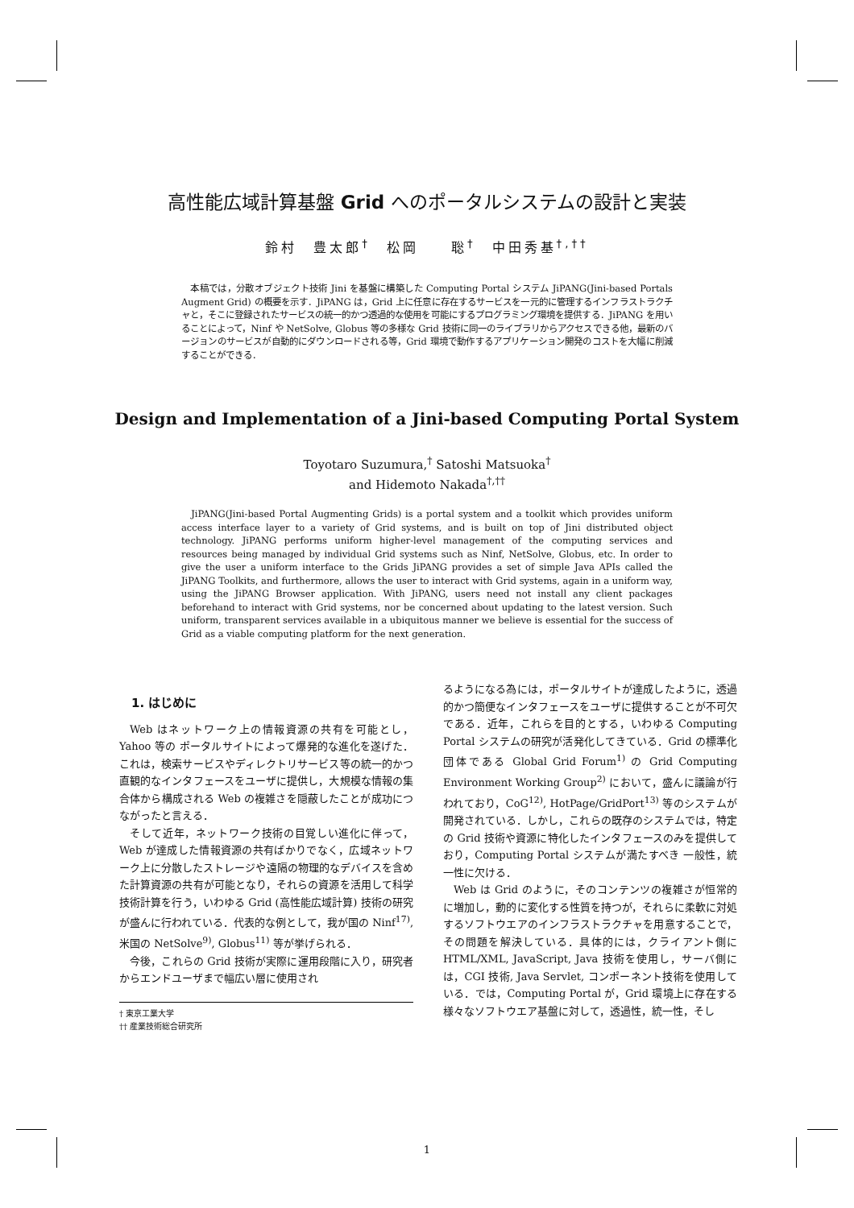高性能広域計算基盤 Grid へのポータルシステムの設計と実装
鈴村　豊太郎<sup>†</sup>　松岡　　聡<sup>†</sup>　中田秀基<sup>†,††</sup>
　本稿では，分散オブジェクト技術 Jini を基盤に構築した Computing Portal システム JiPANG(Jini-based Portals Augment Grid) の概要を示す．JiPANG は，Grid 上に任意に存在するサービスを一元的に管理するインフラストラクチャと，そこに登録されたサービスの統一的かつ透過的な使用を可能にするプログラミング環境を提供する．JiPANG を用いることによって，Ninf や NetSolve, Globus 等の多様な Grid 技術に同一のライブラリからアクセスできる他，最新のバージョンのサービスが自動的にダウンロードされる等，Grid 環境で動作するアプリケーション開発のコストを大幅に削減することができる．
Design and Implementation of a Jini-based Computing Portal System
Toyotaro Suzumura,<sup>†</sup> Satoshi Matsuoka<sup>†</sup>
and Hidemoto Nakada<sup>†,††</sup>
　JiPANG(Jini-based Portal Augmenting Grids) is a portal system and a toolkit which provides uniform access interface layer to a variety of Grid systems, and is built on top of Jini distributed object technology. JiPANG performs uniform higher-level management of the computing services and resources being managed by individual Grid systems such as Ninf, NetSolve, Globus, etc. In order to give the user a uniform interface to the Grids JiPANG provides a set of simple Java APIs called the JiPANG Toolkits, and furthermore, allows the user to interact with Grid systems, again in a uniform way, using the JiPANG Browser application. With JiPANG, users need not install any client packages beforehand to interact with Grid systems, nor be concerned about updating to the latest version. Such uniform, transparent services available in a ubiquitous manner we believe is essential for the success of Grid as a viable computing platform for the next generation.
1. はじめに
Web はネットワーク上の情報資源の共有を可能とし，Yahoo 等の ポータルサイトによって爆発的な進化を遂げた．これは，検索サービスやディレクトリサービス等の統一的かつ直観的なインタフェースをユーザに提供し，大規模な情報の集合体から構成される Web の複雑さを隠蔽したことが成功につながったと言える．
そして近年，ネットワーク技術の目覚しい進化に伴って，Web が達成した情報資源の共有ばかりでなく，広域ネットワーク上に分散したストレージや遠隔の物理的なデバイスを含めた計算資源の共有が可能となり，それらの資源を活用して科学技術計算を行う，いわゆる Grid (高性能広域計算) 技術の研究が盛んに行われている．代表的な例として，我が国の Ninf<sup>17)</sup>, 米国の NetSolve<sup>9)</sup>, Globus<sup>11)</sup> 等が挙げられる．
今後，これらの Grid 技術が実際に運用段階に入り，研究者からエンドユーザまで幅広い層に使用され
† 東京工業大学
†† 産業技術総合研究所
るようになる為には，ポータルサイトが達成したように，透過的かつ簡便なインタフェースをユーザに提供することが不可欠である．近年，これらを目的とする，いわゆる Computing Portal システムの研究が活発化してきている．Grid の標準化団体である Global Grid Forum<sup>1)</sup> の Grid Computing Environment Working Group<sup>2)</sup> において，盛んに議論が行われており，CoG<sup>12)</sup>, HotPage/GridPort<sup>13)</sup> 等のシステムが開発されている．しかし，これらの既存のシステムでは，特定の Grid 技術や資源に特化したインタフェースのみを提供しており，Computing Portal システムが満たすべき 一般性，統一性に欠ける．
Web は Grid のように，そのコンテンツの複雑さが恒常的に増加し，動的に変化する性質を持つが，それらに柔軟に対処するソフトウエアのインフラストラクチャを用意することで，その問題を解決している．具体的には，クライアント側に HTML/XML, JavaScript, Java 技術を使用し，サーバ側には，CGI 技術, Java Servlet, コンポーネント技術を使用している．では，Computing Portal が，Grid 環境上に存在する様々なソフトウエア基盤に対して，透過性，統一性，そし
1